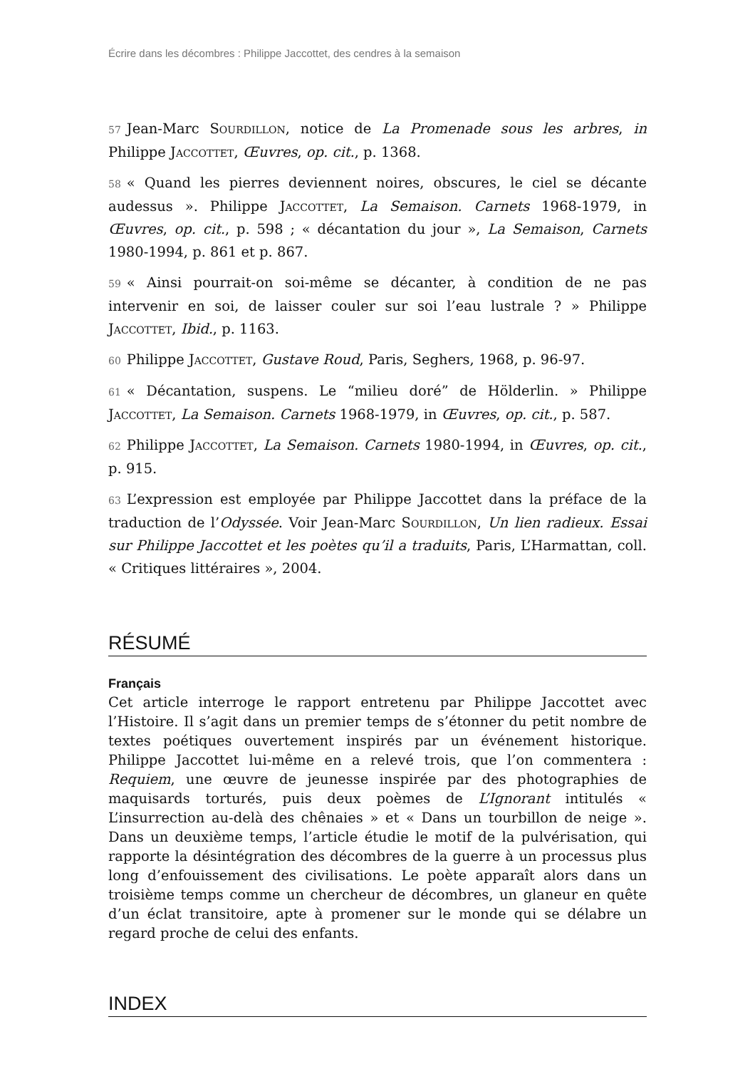Écrire dans les décombres : Philippe Jaccottet, des cendres à la semaison
57 Jean-Marc Sourdillon, notice de La Promenade sous les arbres, in Philippe Jaccottet, Œuvres, op. cit., p. 1368.
58 « Quand les pierres deviennent noires, obscures, le ciel se décante audessus ». Philippe Jaccottet, La Semaison. Carnets 1968-1979, in Œuvres, op. cit., p. 598 ; « décantation du jour », La Semaison, Carnets 1980-1994, p. 861 et p. 867.
59 « Ainsi pourrait-on soi-même se décanter, à condition de ne pas intervenir en soi, de laisser couler sur soi l’eau lustrale ? » Philippe Jaccottet, Ibid., p. 1163.
60 Philippe Jaccottet, Gustave Roud, Paris, Seghers, 1968, p. 96-97.
61 « Décantation, suspens. Le “milieu doré” de Hölderlin. » Philippe Jaccottet, La Semaison. Carnets 1968-1979, in Œuvres, op. cit., p. 587.
62 Philippe Jaccottet, La Semaison. Carnets 1980-1994, in Œuvres, op. cit., p. 915.
63 L’expression est employée par Philippe Jaccottet dans la préface de la traduction de l’Odyssée. Voir Jean-Marc Sourdillon, Un lien radieux. Essai sur Philippe Jaccottet et les poètes qu’il a traduits, Paris, L’Harmattan, coll. « Critiques littéraires », 2004.
RÉSUMÉ
Français
Cet article interroge le rapport entretenu par Philippe Jaccottet avec l’Histoire. Il s’agit dans un premier temps de s’étonner du petit nombre de textes poétiques ouvertement inspirés par un événement historique. Philippe Jaccottet lui-même en a relevé trois, que l’on commentera : Requiem, une œuvre de jeunesse inspirée par des photographies de maquisards torturés, puis deux poèmes de L’Ignorant intitulés « L’insurrection au-delà des chênaies » et « Dans un tourbillon de neige ». Dans un deuxième temps, l’article étudie le motif de la pulvérisation, qui rapporte la désintégration des décombres de la guerre à un processus plus long d’enfouissement des civilisations. Le poète apparaît alors dans un troisième temps comme un chercheur de décombres, un glaneur en quête d’un éclat transitoire, apte à promener sur le monde qui se délabre un regard proche de celui des enfants.
INDEX